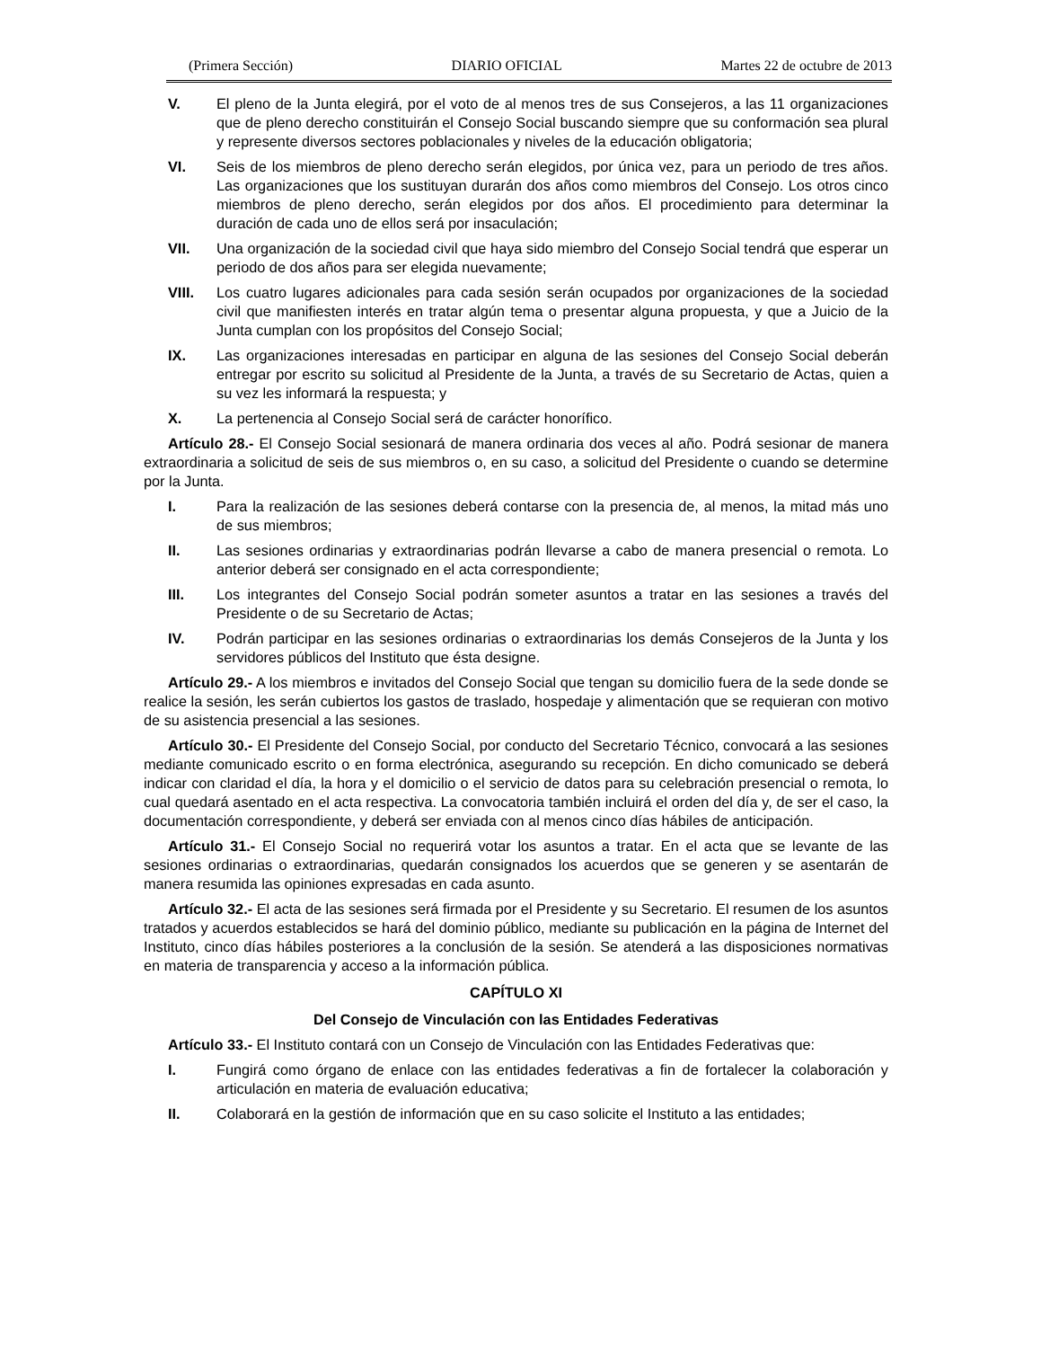(Primera Sección) DIARIO OFICIAL Martes 22 de octubre de 2013
V. El pleno de la Junta elegirá, por el voto de al menos tres de sus Consejeros, a las 11 organizaciones que de pleno derecho constituirán el Consejo Social buscando siempre que su conformación sea plural y represente diversos sectores poblacionales y niveles de la educación obligatoria;
VI. Seis de los miembros de pleno derecho serán elegidos, por única vez, para un periodo de tres años. Las organizaciones que los sustituyan durarán dos años como miembros del Consejo. Los otros cinco miembros de pleno derecho, serán elegidos por dos años. El procedimiento para determinar la duración de cada uno de ellos será por insaculación;
VII. Una organización de la sociedad civil que haya sido miembro del Consejo Social tendrá que esperar un periodo de dos años para ser elegida nuevamente;
VIII. Los cuatro lugares adicionales para cada sesión serán ocupados por organizaciones de la sociedad civil que manifiesten interés en tratar algún tema o presentar alguna propuesta, y que a Juicio de la Junta cumplan con los propósitos del Consejo Social;
IX. Las organizaciones interesadas en participar en alguna de las sesiones del Consejo Social deberán entregar por escrito su solicitud al Presidente de la Junta, a través de su Secretario de Actas, quien a su vez les informará la respuesta; y
X. La pertenencia al Consejo Social será de carácter honorífico.
Artículo 28.- El Consejo Social sesionará de manera ordinaria dos veces al año. Podrá sesionar de manera extraordinaria a solicitud de seis de sus miembros o, en su caso, a solicitud del Presidente o cuando se determine por la Junta.
I. Para la realización de las sesiones deberá contarse con la presencia de, al menos, la mitad más uno de sus miembros;
II. Las sesiones ordinarias y extraordinarias podrán llevarse a cabo de manera presencial o remota. Lo anterior deberá ser consignado en el acta correspondiente;
III. Los integrantes del Consejo Social podrán someter asuntos a tratar en las sesiones a través del Presidente o de su Secretario de Actas;
IV. Podrán participar en las sesiones ordinarias o extraordinarias los demás Consejeros de la Junta y los servidores públicos del Instituto que ésta designe.
Artículo 29.- A los miembros e invitados del Consejo Social que tengan su domicilio fuera de la sede donde se realice la sesión, les serán cubiertos los gastos de traslado, hospedaje y alimentación que se requieran con motivo de su asistencia presencial a las sesiones.
Artículo 30.- El Presidente del Consejo Social, por conducto del Secretario Técnico, convocará a las sesiones mediante comunicado escrito o en forma electrónica, asegurando su recepción. En dicho comunicado se deberá indicar con claridad el día, la hora y el domicilio o el servicio de datos para su celebración presencial o remota, lo cual quedará asentado en el acta respectiva. La convocatoria también incluirá el orden del día y, de ser el caso, la documentación correspondiente, y deberá ser enviada con al menos cinco días hábiles de anticipación.
Artículo 31.- El Consejo Social no requerirá votar los asuntos a tratar. En el acta que se levante de las sesiones ordinarias o extraordinarias, quedarán consignados los acuerdos que se generen y se asentarán de manera resumida las opiniones expresadas en cada asunto.
Artículo 32.- El acta de las sesiones será firmada por el Presidente y su Secretario. El resumen de los asuntos tratados y acuerdos establecidos se hará del dominio público, mediante su publicación en la página de Internet del Instituto, cinco días hábiles posteriores a la conclusión de la sesión. Se atenderá a las disposiciones normativas en materia de transparencia y acceso a la información pública.
CAPÍTULO XI
Del Consejo de Vinculación con las Entidades Federativas
Artículo 33.- El Instituto contará con un Consejo de Vinculación con las Entidades Federativas que:
I. Fungirá como órgano de enlace con las entidades federativas a fin de fortalecer la colaboración y articulación en materia de evaluación educativa;
II. Colaborará en la gestión de información que en su caso solicite el Instituto a las entidades;